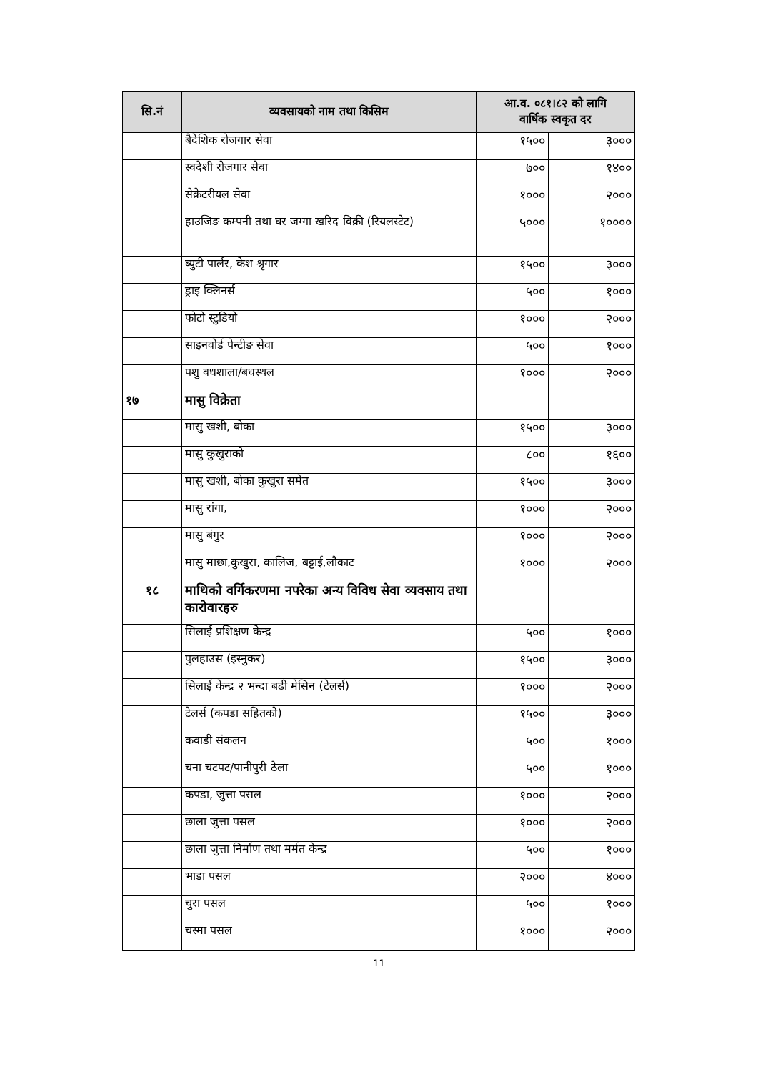| सि.नं | व्यवसायको नाम तथा किसिम | आ.व. ०८१।८२ को लागि वार्षिक स्वकृत दर | |
| --- | --- | --- | --- |
| | बैदेशिक रोजगार सेवा | १५०० | ३००० |
| | स्वदेशी रोजगार सेवा | ७०० | १४०० |
| | सेक्रेटरीयल सेवा | १००० | २००० |
| | हाउजिङ कम्पनी तथा घर जग्गा खरिद विक्री (रियलस्टेट) | ५००० | १०००० |
| | ब्युटी पार्लर, केश श्रृगार | १५०० | ३००० |
| | ड्राइ क्लिनर्स | ५०० | १००० |
| | फोटो स्टुडियो | १००० | २००० |
| | साइनवोर्ड पेन्टीङ सेवा | ५०० | १००० |
| | पशु वधशाला/बधस्थल | १००० | २००० |
| १७ | मासु विक्रेता | | |
| | मासु खशी, बोका | १५०० | ३००० |
| | मासु कुखुराको | ८०० | १६०० |
| | मासु खशी, बोका कुखुरा समेत | १५०० | ३००० |
| | मासु रांगा, | १००० | २००० |
| | मासु बंगुर | १००० | २००० |
| | मासु माछा,कुखुरा, कालिज, बट्टाई,लौकाट | १००० | २००० |
| १८ | माथिको वर्गिकरणमा नपरेका अन्य विविध सेवा व्यवसाय तथा कारोवारहरु | | |
| | सिलाई प्रशिक्षण केन्द्र | ५०० | १००० |
| | पुलहाउस (इस्नुकर) | १५०० | ३००० |
| | सिलाई केन्द्र २ भन्दा बढी मेसिन (टेलर्स) | १००० | २००० |
| | टेलर्स (कपडा सहितको) | १५०० | ३००० |
| | कवाडी संकलन | ५०० | १००० |
| | चना चटपट/पानीपुरी ठेला | ५०० | १००० |
| | कपडा, जुत्ता पसल | १००० | २००० |
| | छाला जुत्ता पसल | १००० | २००० |
| | छाला जुत्ता निर्माण तथा मर्मत केन्द्र | ५०० | १००० |
| | भाडा पसल | २००० | ४००० |
| | चुरा पसल | ५०० | १००० |
| | चस्मा पसल | १००० | २००० |
11